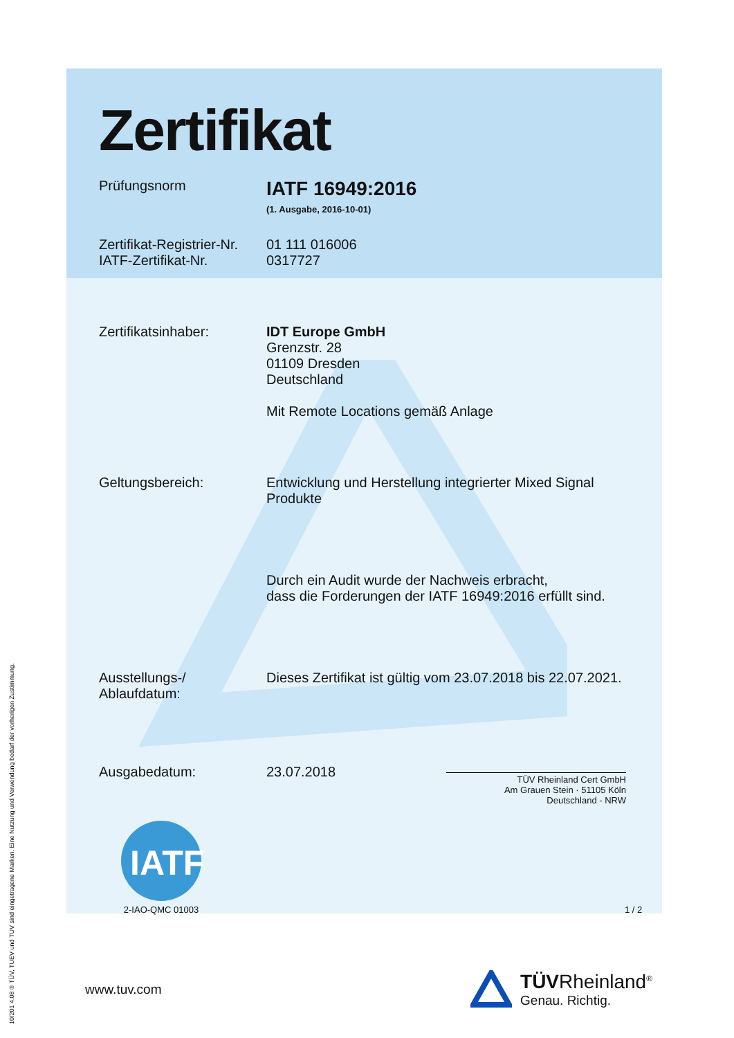10/201 4.08 ® TÜV, TUEV und TUV sind eingetragene Marken. Eine Nutzung und Verwendung bedarf der vorherigen Zustimmung.
Zertifikat
Prüfungsnorm
IATF 16949:2016
(1. Ausgabe, 2016-10-01)
Zertifikat-Registrier-Nr.
IATF-Zertifikat-Nr.
01 111 016006
0317727
Zertifikatsinhaber: IDT Europe GmbH
Grenzstr. 28
01109 Dresden
Deutschland
Mit Remote Locations gemäß Anlage
Geltungsbereich: Entwicklung und Herstellung integrierter Mixed Signal Produkte
Durch ein Audit wurde der Nachweis erbracht,
dass die Forderungen der IATF 16949:2016 erfüllt sind.
Ausstellungs-/
Ablaufdatum:
Dieses Zertifikat ist gültig vom 23.07.2018 bis 22.07.2021.
Ausgabedatum: 23.07.2018
TÜV Rheinland Cert GmbH
Am Grauen Stein · 51105 Köln
Deutschland - NRW
IATF
2-IAO-QMC 01003
1 / 2
www.tuv.com
TÜVRheinland<sup>®</sup>
Genau. Richtig.